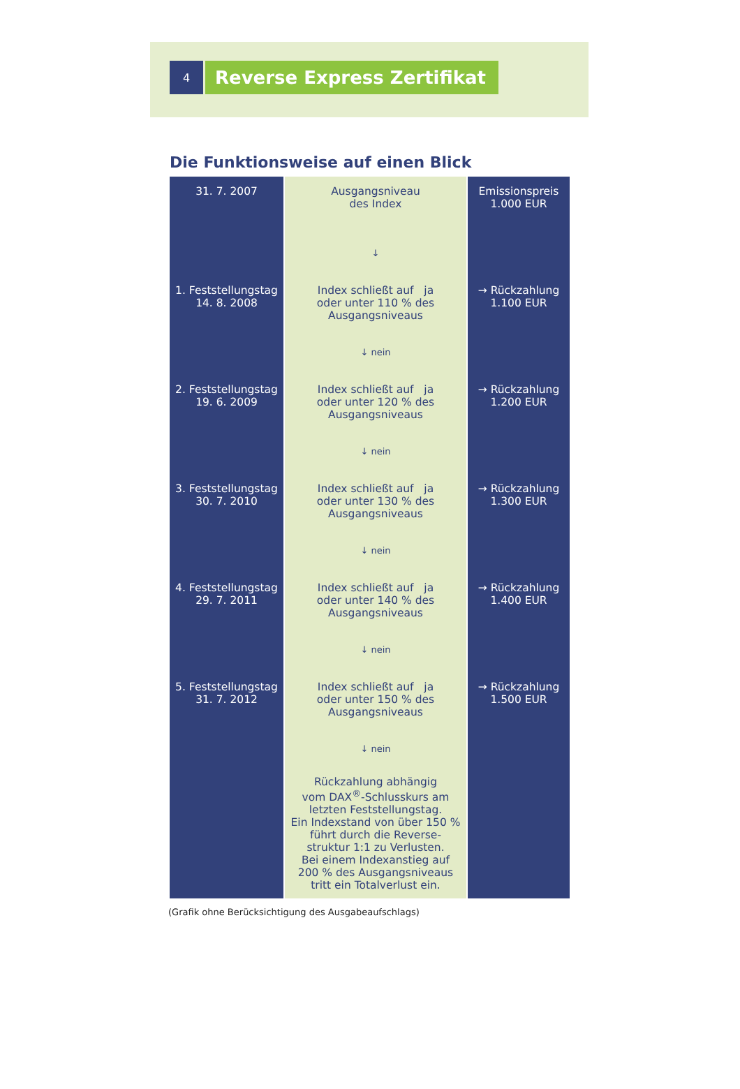4
Reverse Express Zertifikat
Die Funktionsweise auf einen Blick
| 31. 7. 2007 | Ausgangsniveau des Index | Emissionspreis 1.000 EUR |
| | ↓ | |
| 1. Feststellungstag 14. 8. 2008 | Index schließt auf ja oder unter 110 % des Ausgangsniveaus | → Rückzahlung 1.100 EUR |
| | ↓ nein | |
| 2. Feststellungstag 19. 6. 2009 | Index schließt auf ja oder unter 120 % des Ausgangsniveaus | → Rückzahlung 1.200 EUR |
| | ↓ nein | |
| 3. Feststellungstag 30. 7. 2010 | Index schließt auf ja oder unter 130 % des Ausgangsniveaus | → Rückzahlung 1.300 EUR |
| | ↓ nein | |
| 4. Feststellungstag 29. 7. 2011 | Index schließt auf ja oder unter 140 % des Ausgangsniveaus | → Rückzahlung 1.400 EUR |
| | ↓ nein | |
| 5. Feststellungstag 31. 7. 2012 | Index schließt auf ja oder unter 150 % des Ausgangsniveaus | → Rückzahlung 1.500 EUR |
| | ↓ nein | |
| | Rückzahlung abhängig vom DAX<sup>®</sup>-Schlusskurs am letzten Feststellungstag. Ein Indexstand von über 150 % führt durch die Reverse- struktur 1:1 zu Verlusten. Bei einem Indexanstieg auf 200 % des Ausgangsniveaus tritt ein Totalverlust ein. | |
(Grafik ohne Berücksichtigung des Ausgabeaufschlags)